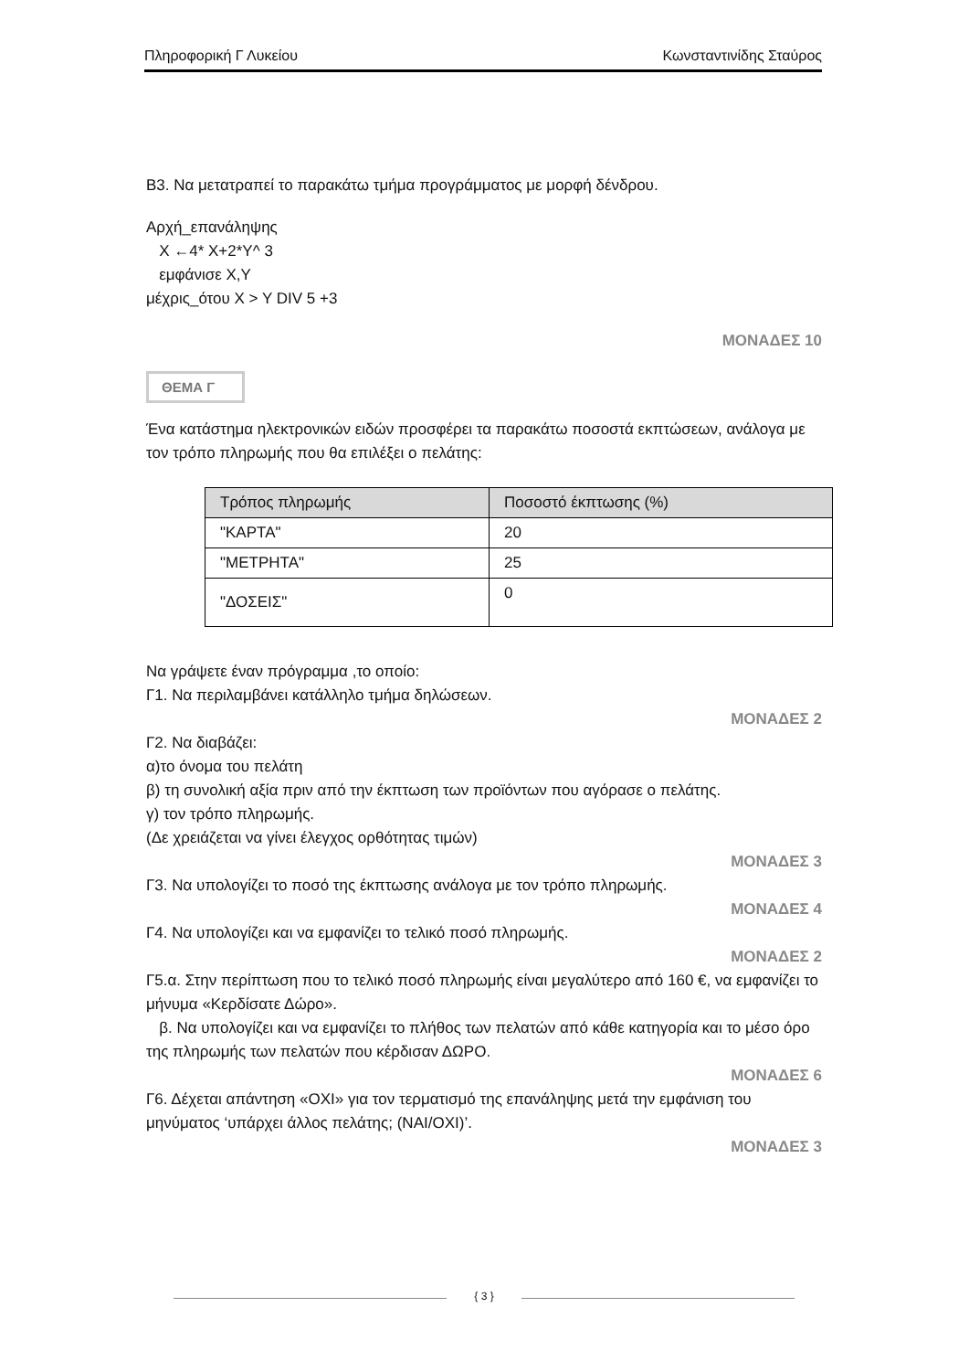Πληροφορική Γ Λυκείου Κωνσταντινίδης Σταύρος
Β3. Να μετατραπεί το παρακάτω τμήμα προγράμματος με μορφή δένδρου.
Αρχή_επανάληψης
Χ ←4* Χ+2*Υ^ 3
εμφάνισε Χ,Υ
μέχρις_ότου Χ > Υ DIV 5 +3
ΜΟΝΑΔΕΣ 10
ΘΕΜΑ Γ
Ένα κατάστημα ηλεκτρονικών ειδών προσφέρει τα παρακάτω ποσοστά εκπτώσεων, ανάλογα με τον τρόπο πληρωμής που θα επιλέξει ο πελάτης:
| Τρόπος πληρωμής | Ποσοστό έκπτωσης (%) |
| --- | --- |
| "ΚΑΡΤΑ" | 20 |
| "ΜΕΤΡΗΤΑ" | 25 |
| "ΔΟΣΕΙΣ" | 0 |
Να γράψετε έναν πρόγραμμα ,το οποίο:
Γ1. Να περιλαμβάνει κατάλληλο τμήμα δηλώσεων.
ΜΟΝΑΔΕΣ 2
Γ2. Να διαβάζει:
α)το όνομα του πελάτη
β) τη συνολική αξία πριν από την έκπτωση των προϊόντων που αγόρασε ο πελάτης.
γ) τον τρόπο πληρωμής.
(Δε χρειάζεται να γίνει έλεγχος ορθότητας τιμών)
ΜΟΝΑΔΕΣ 3
Γ3. Να υπολογίζει το ποσό της έκπτωσης ανάλογα με τον τρόπο πληρωμής.
ΜΟΝΑΔΕΣ 4
Γ4. Να υπολογίζει και να εμφανίζει το τελικό ποσό πληρωμής.
ΜΟΝΑΔΕΣ 2
Γ5.α. Στην περίπτωση που το τελικό ποσό πληρωμής είναι μεγαλύτερο από 160 €, να εμφανίζει το μήνυμα «Κερδίσατε Δώρο».
β. Να υπολογίζει και να εμφανίζει το πλήθος των πελατών από κάθε κατηγορία και το μέσο όρο της πληρωμής των πελατών που κέρδισαν ΔΩΡΟ.
ΜΟΝΑΔΕΣ 6
Γ6. Δέχεται απάντηση «ΟΧΙ» για τον τερματισμό της επανάληψης μετά την εμφάνιση του μηνύματος ‘υπάρχει άλλος πελάτης; (ΝΑΙ/ΟΧΙ)’.
ΜΟΝΑΔΕΣ 3
{ 3 }